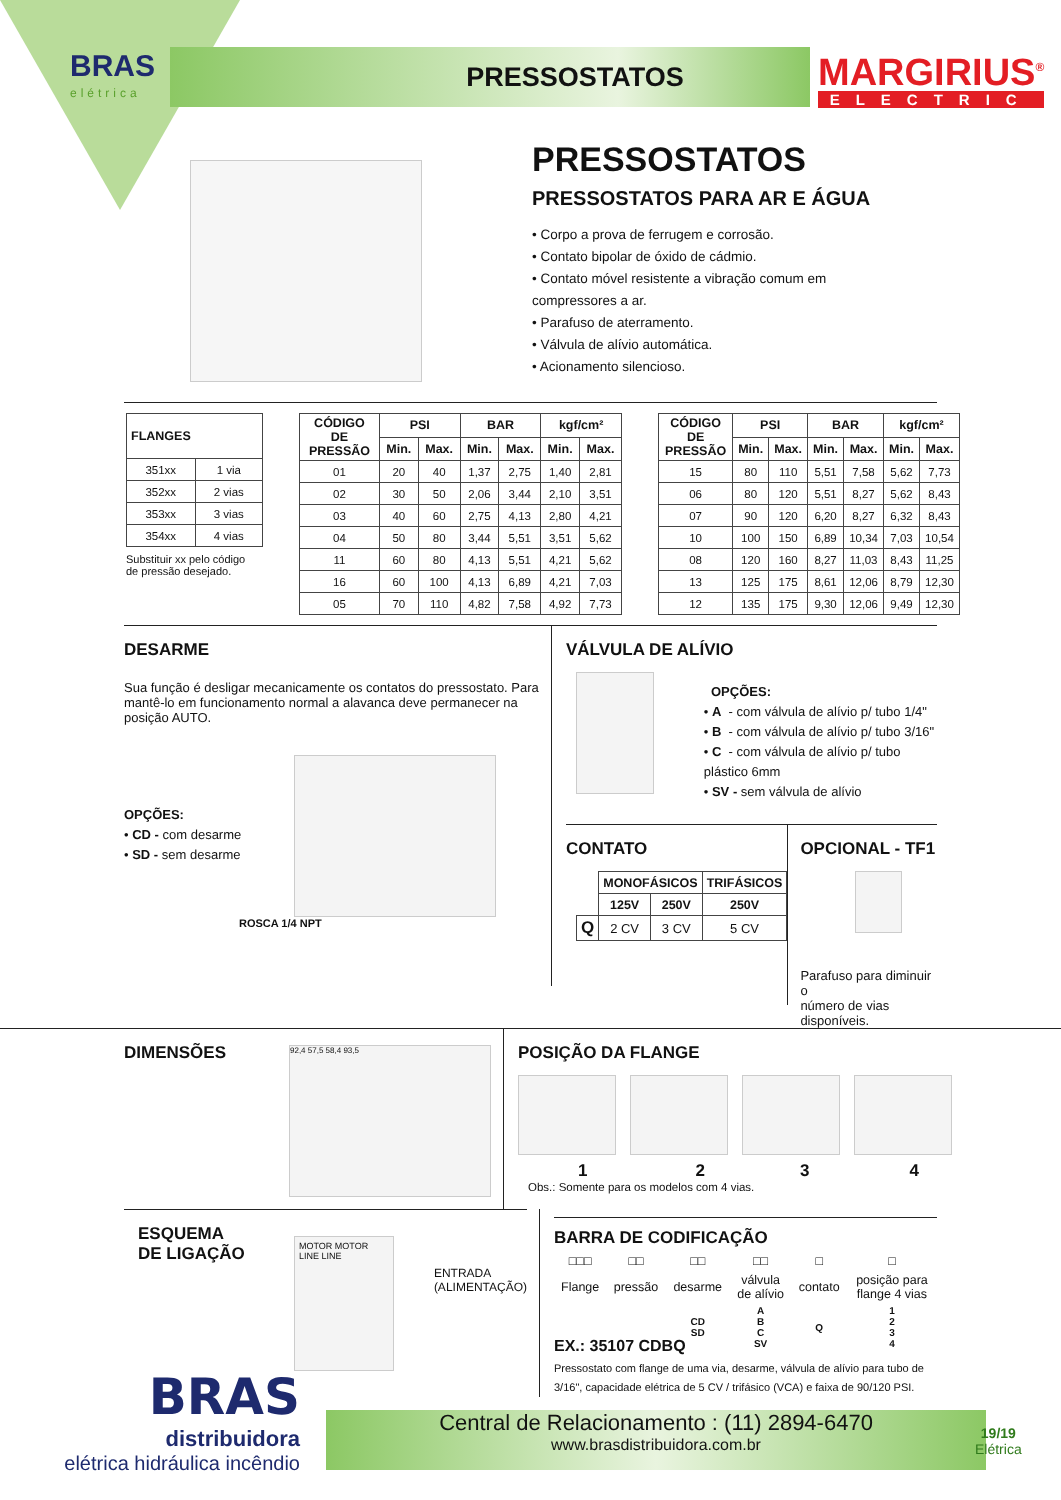BRAS
elétrica
PRESSOSTATOS MARGIRIUS<sup>®</sup>
ELECTRIC
PRESSOSTATOS
PRESSOSTATOS PARA AR E ÁGUA
• Corpo a prova de ferrugem e corrosão.
• Contato bipolar de óxido de cádmio.
• Contato móvel resistente a vibração comum em
compressores a ar.
• Parafuso de aterramento.
• Válvula de alívio automática.
• Acionamento silencioso.
| FLANGES | |
| --- | --- |
| 351xx | 1 via |
| 352xx | 2 vias |
| 353xx | 3 vias |
| 354xx | 4 vias |
Substituir xx pelo código
de pressão desejado.
| CÓDIGO DE PRESSÃO | PSI | | BAR | | kgf/cm² | |
| --- | --- | --- | --- | --- | --- | --- |
| | Min. | Max. | Min. | Max. | Min. | Max. |
| 01 | 20 | 40 | 1,37 | 2,75 | 1,40 | 2,81 |
| 02 | 30 | 50 | 2,06 | 3,44 | 2,10 | 3,51 |
| 03 | 40 | 60 | 2,75 | 4,13 | 2,80 | 4,21 |
| 04 | 50 | 80 | 3,44 | 5,51 | 3,51 | 5,62 |
| 11 | 60 | 80 | 4,13 | 5,51 | 4,21 | 5,62 |
| 16 | 60 | 100 | 4,13 | 6,89 | 4,21 | 7,03 |
| 05 | 70 | 110 | 4,82 | 7,58 | 4,92 | 7,73 |
| CÓDIGO DE PRESSÃO | PSI | | BAR | | kgf/cm² | |
| --- | --- | --- | --- | --- | --- | --- |
| | Min. | Max. | Min. | Max. | Min. | Max. |
| 15 | 80 | 110 | 5,51 | 7,58 | 5,62 | 7,73 |
| 06 | 80 | 120 | 5,51 | 8,27 | 5,62 | 8,43 |
| 07 | 90 | 120 | 6,20 | 8,27 | 6,32 | 8,43 |
| 10 | 100 | 150 | 6,89 | 10,34 | 7,03 | 10,54 |
| 08 | 120 | 160 | 8,27 | 11,03 | 8,43 | 11,25 |
| 13 | 125 | 175 | 8,61 | 12,06 | 8,79 | 12,30 |
| 12 | 135 | 175 | 9,30 | 12,06 | 9,49 | 12,30 |
DESARME
Sua função é desligar mecanicamente os contatos do pressostato. Para mantê-lo em funcionamento normal a alavanca deve permanecer na posição AUTO.
OPÇÕES:
• CD - com desarme
• SD - sem desarme
ROSCA 1/4 NPT
VÁLVULA DE ALÍVIO
OPÇÕES:
• A - com válvula de alívio p/ tubo 1/4"
• B - com válvula de alívio p/ tubo 3/16"
• C - com válvula de alívio p/ tubo plástico 6mm
• SV - sem válvula de alívio
CONTATO
| | MONOFÁSICOS | | TRIFÁSICOS |
| | 125V | 250V | 250V |
| Q | 2 CV | 3 CV | 5 CV |
OPCIONAL - TF1
Parafuso para diminuir o
número de vias disponíveis.
DIMENSÕES
92,4 57,5 58,4 93,5
POSIÇÃO DA FLANGE
1234
Obs.: Somente para os modelos com 4 vias.
ESQUEMA
DE LIGAÇÃO
MOTOR MOTOR LINE LINE
ENTRADA
(ALIMENTAÇÃO)
BARRA DE CODIFICAÇÃO
| □□□ | □□ | □□ | □□ | □ | □ |
| Flange | pressão | desarme | válvula de alívio | contato | posição para flange 4 vias |
| | | CD SD | A B C SV | Q | 1 2 3 4 |
EX.: 35107 CDBQ
Pressostato com flange de uma via, desarme, válvula de alívio para tubo de 3/16", capacidade elétrica de 5 CV / trifásico (VCA) e faixa de 90/120 PSI.
BRAS
distribuidora
elétrica hidráulica incêndio
Central de Relacionamento : (11) 2894-6470
www.brasdistribuidora.com.br
19/19
Elétrica